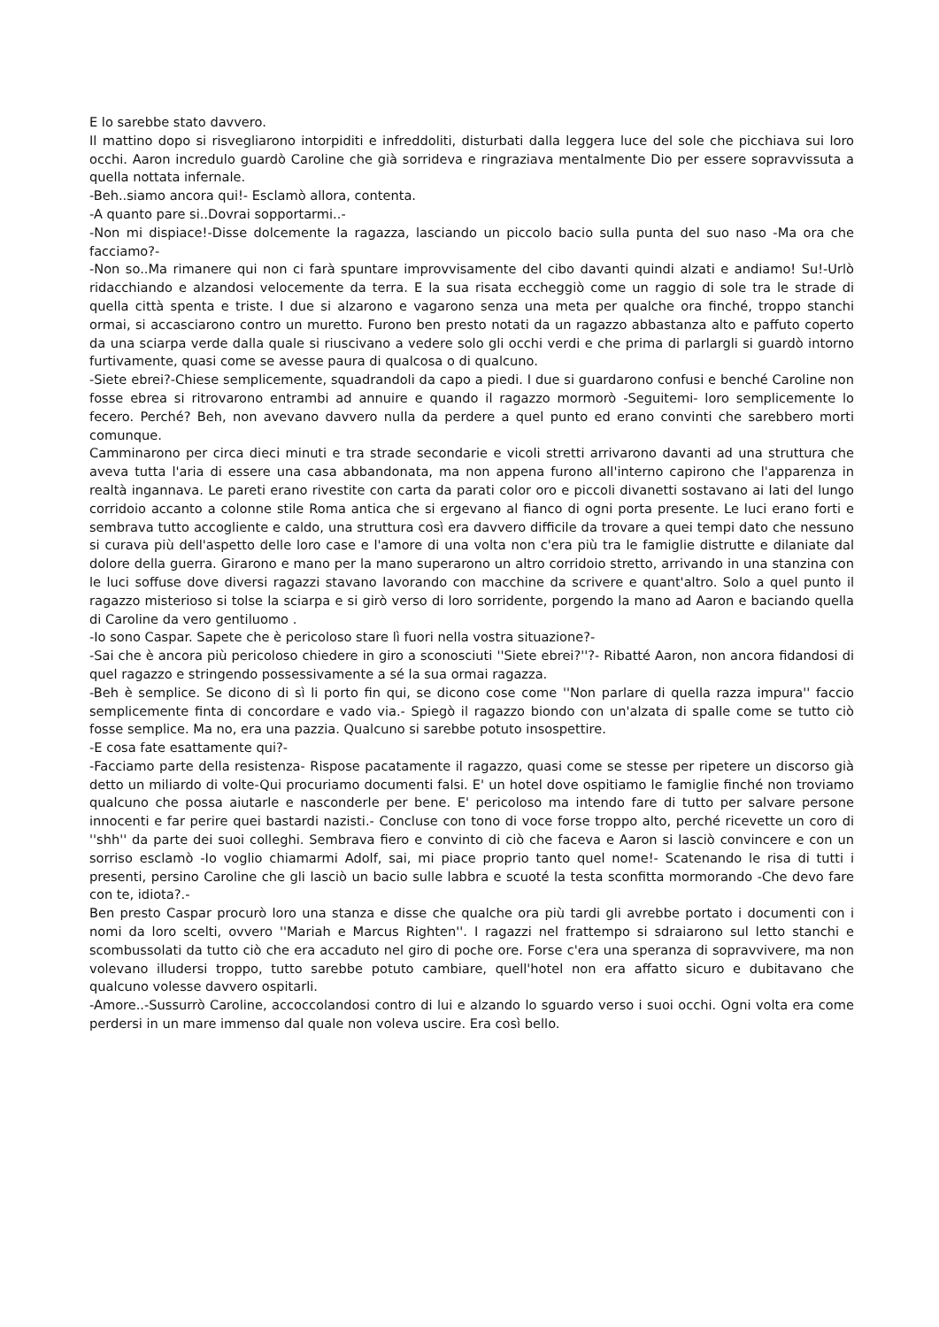E lo sarebbe stato davvero.
Il mattino dopo si risvegliarono intorpiditi e infreddoliti, disturbati dalla leggera luce del sole che picchiava sui loro occhi. Aaron incredulo guardò Caroline che già sorrideva e ringraziava mentalmente Dio per essere sopravvissuta a quella nottata infernale.
-Beh..siamo ancora qui!- Esclamò allora, contenta.
-A quanto pare si..Dovrai sopportarmi..-
-Non mi dispiace!-Disse dolcemente la ragazza, lasciando un piccolo bacio sulla punta del suo naso -Ma ora che facciamo?-
-Non so..Ma rimanere qui non ci farà spuntare improvvisamente del cibo davanti quindi alzati e andiamo! Su!-Urlò ridacchiando e alzandosi velocemente da terra. E la sua risata eccheggiò come un raggio di sole tra le strade di quella città spenta e triste. I due si alzarono e vagarono senza una meta per qualche ora finché, troppo stanchi ormai, si accasciarono contro un muretto. Furono ben presto notati da un ragazzo abbastanza alto e paffuto coperto da una sciarpa verde dalla quale si riuscivano a vedere solo gli occhi verdi e che prima di parlargli si guardò intorno furtivamente, quasi come se avesse paura di qualcosa o di qualcuno.
-Siete ebrei?-Chiese semplicemente, squadrandoli da capo a piedi. I due si guardarono confusi e benché Caroline non fosse ebrea si ritrovarono entrambi ad annuire e quando il ragazzo mormorò -Seguitemi- loro semplicemente lo fecero. Perché? Beh, non avevano davvero nulla da perdere a quel punto ed erano convinti che sarebbero morti comunque.
Camminarono per circa dieci minuti e tra strade secondarie e vicoli stretti arrivarono davanti ad una struttura che aveva tutta l'aria di essere una casa abbandonata, ma non appena furono all'interno capirono che l'apparenza in realtà ingannava. Le pareti erano rivestite con carta da parati color oro e piccoli divanetti sostavano ai lati del lungo corridoio accanto a colonne stile Roma antica che si ergevano al fianco di ogni porta presente. Le luci erano forti e sembrava tutto accogliente e caldo, una struttura così era davvero difficile da trovare a quei tempi dato che nessuno si curava più dell'aspetto delle loro case e l'amore di una volta non c'era più tra le famiglie distrutte e dilaniate dal dolore della guerra. Girarono e mano per la mano superarono un altro corridoio stretto, arrivando in una stanzina con le luci soffuse dove diversi ragazzi stavano lavorando con macchine da scrivere e quant'altro. Solo a quel punto il ragazzo misterioso si tolse la sciarpa e si girò verso di loro sorridente, porgendo la mano ad Aaron e baciando quella di Caroline da vero gentiluomo .
-Io sono Caspar. Sapete che è pericoloso stare lì fuori nella vostra situazione?-
-Sai che è ancora più pericoloso chiedere in giro a sconosciuti ''Siete ebrei?''?- Ribatté Aaron, non ancora fidandosi di quel ragazzo e stringendo possessivamente a sé la sua ormai ragazza.
-Beh è semplice. Se dicono di sì li porto fin qui, se dicono cose come ''Non parlare di quella razza impura'' faccio semplicemente finta di concordare e vado via.- Spiegò il ragazzo biondo con un'alzata di spalle come se tutto ciò fosse semplice. Ma no, era una pazzia. Qualcuno si sarebbe potuto insospettire.
-E cosa fate esattamente qui?-
-Facciamo parte della resistenza- Rispose pacatamente il ragazzo, quasi come se stesse per ripetere un discorso già detto un miliardo di volte-Qui procuriamo documenti falsi. E' un hotel dove ospitiamo le famiglie finché non troviamo qualcuno che possa aiutarle e nasconderle per bene. E' pericoloso ma intendo fare di tutto per salvare persone innocenti e far perire quei bastardi nazisti.- Concluse con tono di voce forse troppo alto, perché ricevette un coro di ''shh'' da parte dei suoi colleghi. Sembrava fiero e convinto di ciò che faceva e Aaron si lasciò convincere e con un sorriso esclamò -Io voglio chiamarmi Adolf, sai, mi piace proprio tanto quel nome!- Scatenando le risa di tutti i presenti, persino Caroline che gli lasciò un bacio sulle labbra e scuoté la testa sconfitta mormorando -Che devo fare con te, idiota?.-
Ben presto Caspar procurò loro una stanza e disse che qualche ora più tardi gli avrebbe portato i documenti con i nomi da loro scelti, ovvero ''Mariah e Marcus Righten''. I ragazzi nel frattempo si sdraiarono sul letto stanchi e scombussolati da tutto ciò che era accaduto nel giro di poche ore. Forse c'era una speranza di sopravvivere, ma non volevano illudersi troppo, tutto sarebbe potuto cambiare, quell'hotel non era affatto sicuro e dubitavano che qualcuno volesse davvero ospitarli.
-Amore..-Sussurrò Caroline, accoccolandosi contro di lui e alzando lo sguardo verso i suoi occhi. Ogni volta era come perdersi in un mare immenso dal quale non voleva uscire. Era così bello.